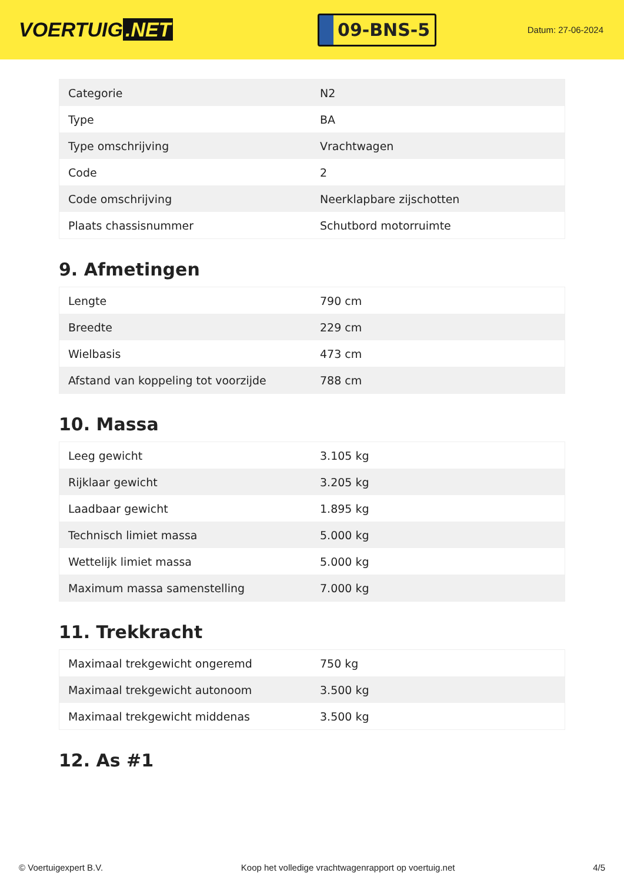VOERTUIG.NET
09-BNS-5
Datum: 27-06-2024
| Categorie | N2 |
| Type | BA |
| Type omschrijving | Vrachtwagen |
| Code | 2 |
| Code omschrijving | Neerklapbare zijschotten |
| Plaats chassisnummer | Schutbord motorruimte |
9. Afmetingen
| Lengte | 790 cm |
| Breedte | 229 cm |
| Wielbasis | 473 cm |
| Afstand van koppeling tot voorzijde | 788 cm |
10. Massa
| Leeg gewicht | 3.105 kg |
| Rijklaar gewicht | 3.205 kg |
| Laadbaar gewicht | 1.895 kg |
| Technisch limiet massa | 5.000 kg |
| Wettelijk limiet massa | 5.000 kg |
| Maximum massa samenstelling | 7.000 kg |
11. Trekkracht
| Maximaal trekgewicht ongeremd | 750 kg |
| Maximaal trekgewicht autonoom | 3.500 kg |
| Maximaal trekgewicht middenas | 3.500 kg |
12. As #1
© Voertuigexpert B.V. Koop het volledige vrachtwagenrapport op voertuig.net 4/5